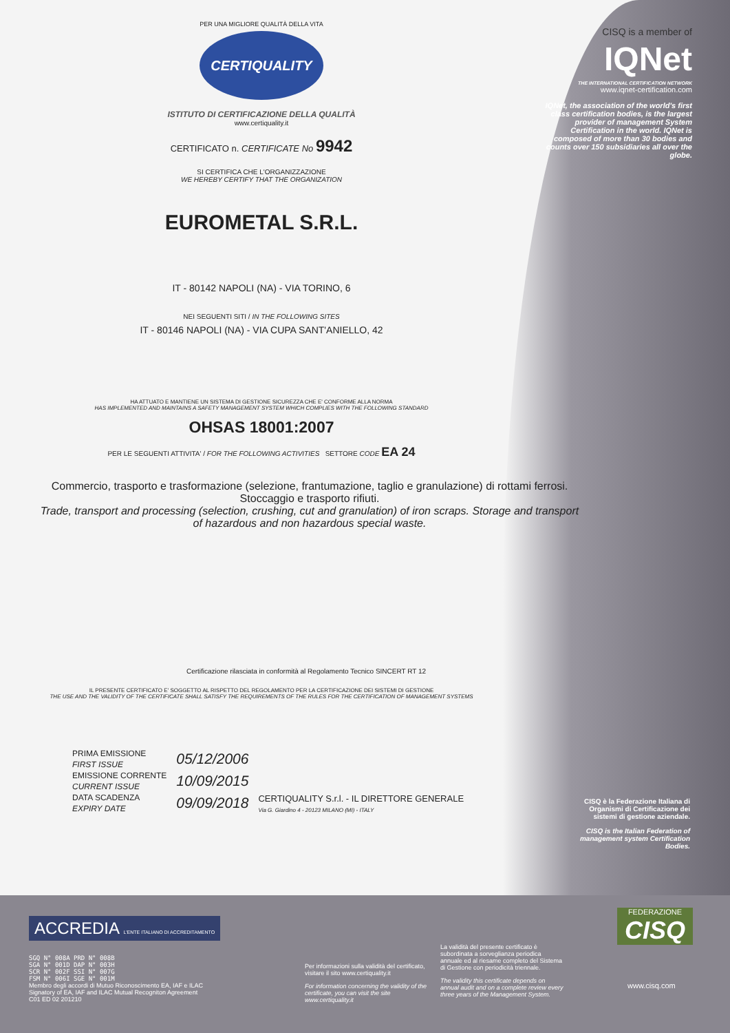CISQ is a member of
IQNet
THE INTERNATIONAL CERTIFICATION NETWORK
www.iqnet-certification.com
IQNet, the association of the world's first class certification bodies, is the largest provider of management System Certification in the world. IQNet is composed of more than 30 bodies and counts over 150 subsidiaries all over the globe.
PER UNA MIGLIORE QUALITÀ DELLA VITA
CERTIQUALITY
ISTITUTO DI CERTIFICAZIONE DELLA QUALITÀ
www.certiquality.it
CERTIFICATO n. CERTIFICATE No 9942
SI CERTIFICA CHE L'ORGANIZZAZIONE
WE HEREBY CERTIFY THAT THE ORGANIZATION
EUROMETAL S.R.L.
IT - 80142 NAPOLI (NA) - VIA TORINO, 6
NEI SEGUENTI SITI / IN THE FOLLOWING SITES
IT - 80146 NAPOLI (NA) - VIA CUPA SANT'ANIELLO, 42
HA ATTUATO E MANTIENE UN SISTEMA DI GESTIONE SICUREZZA CHE E' CONFORME ALLA NORMA
HAS IMPLEMENTED AND MAINTAINS A SAFETY MANAGEMENT SYSTEM WHICH COMPLIES WITH THE FOLLOWING STANDARD
OHSAS 18001:2007
PER LE SEGUENTI ATTIVITA' / FOR THE FOLLOWING ACTIVITIES SETTORE CODE EA 24
Commercio, trasporto e trasformazione (selezione, frantumazione, taglio e granulazione) di rottami ferrosi. Stoccaggio e trasporto rifiuti.
Trade, transport and processing (selection, crushing, cut and granulation) of iron scraps. Storage and transport of hazardous and non hazardous special waste.
Certificazione rilasciata in conformità al Regolamento Tecnico SINCERT RT 12
IL PRESENTE CERTIFICATO E' SOGGETTO AL RISPETTO DEL REGOLAMENTO PER LA CERTIFICAZIONE DEI SISTEMI DI GESTIONE
THE USE AND THE VALIDITY OF THE CERTIFICATE SHALL SATISFY THE REQUIREMENTS OF THE RULES FOR THE CERTIFICATION OF MANAGEMENT SYSTEMS
PRIMA EMISSIONE
FIRST ISSUE
EMISSIONE CORRENTE
CURRENT ISSUE
DATA SCADENZA
EXPIRY DATE
05/12/2006
10/09/2015
09/09/2018
CERTIQUALITY S.r.l. - IL DIRETTORE GENERALE
Via G. Giardino 4 - 20123 MILANO (MI) - ITALY
CISQ è la Federazione Italiana di Organismi di Certificazione dei sistemi di gestione aziendale.
CISQ is the Italian Federation of management system Certification Bodies.
ACCREDIA L'ENTE ITALIANO DI ACCREDITAMENTO
SGQ N° 008A PRD N° 008B
SGA N° 001D DAP N° 003H
SCR N° 002F SSI N° 007G
FSM N° 006I SGE N° 001M
Membro degli accordi di Mutuo Riconoscimento EA, IAF e ILAC
Signatory of EA, IAF and ILAC Mutual Recogniton Agreement
C01 ED 02 201210
Per informazioni sulla validità del certificato, visitare il sito www.certiquality.it
For information concerning the validity of the certificate, you can visit the site www.certiquality.it
La validità del presente certificato è subordinata a sorveglianza periodica annuale ed al riesame completo del Sistema di Gestione con periodicità triennale.
The validity this certificate depends on annual audit and on a complete review every three years of the Management System.
FEDERAZIONE
CISQ
www.cisq.com